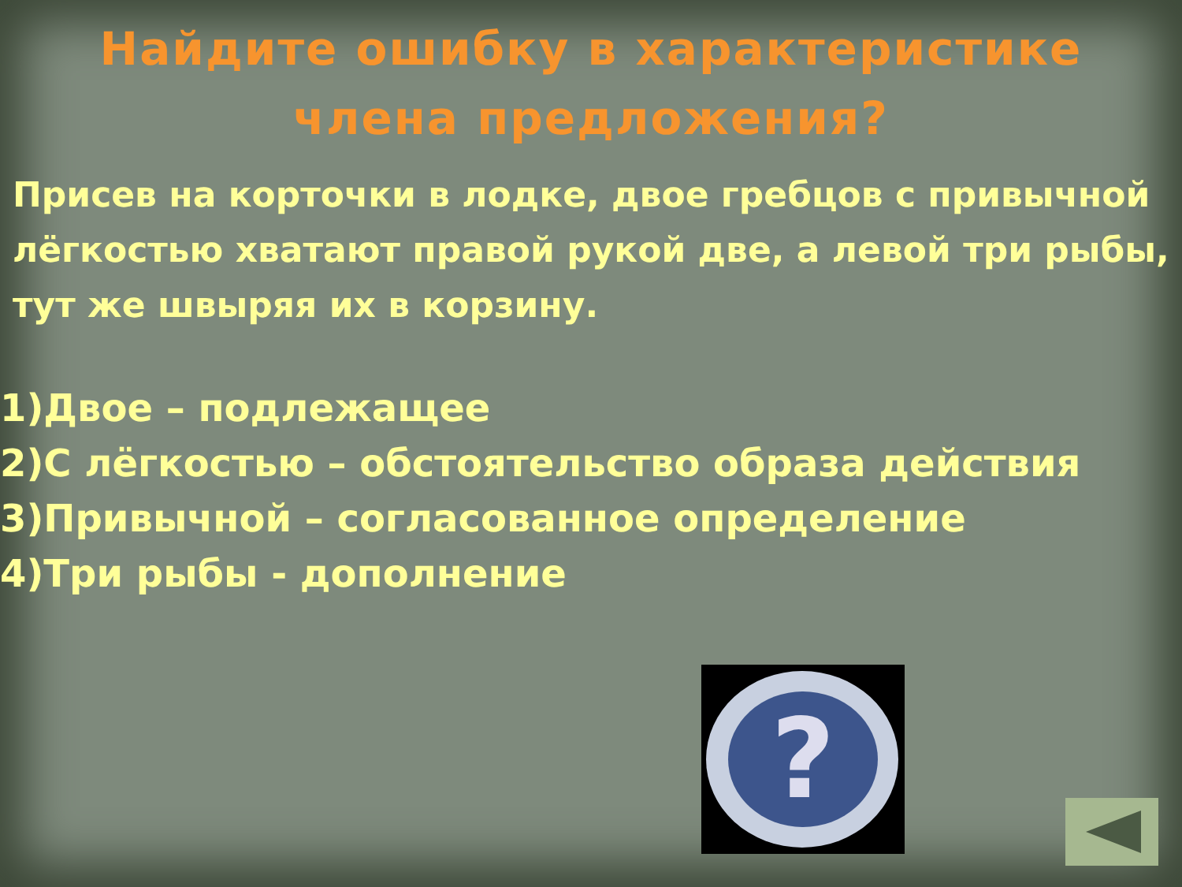Найдите ошибку в характеристике
члена предложения?
Присев на корточки в лодке, двое гребцов с привычной лёгкостью хватают правой рукой две, а левой три рыбы, тут же швыряя их в корзину.
1)Двое – подлежащее
2)С лёгкостью – обстоятельство образа действия
3)Привычной – согласованное определение
4)Три рыбы - дополнение
?